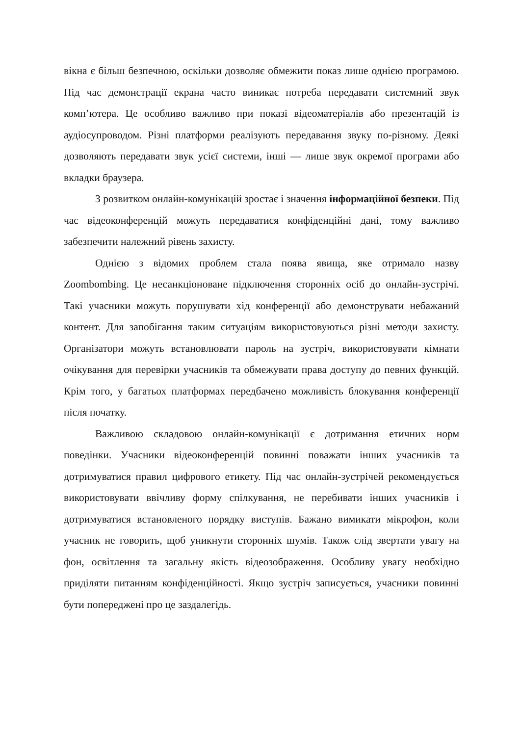вікна є більш безпечною, оскільки дозволяє обмежити показ лише однією програмою. Під час демонстрації екрана часто виникає потреба передавати системний звук комп’ютера. Це особливо важливо при показі відеоматеріалів або презентацій із аудіосупроводом. Різні платформи реалізують передавання звуку по-різному. Деякі дозволяють передавати звук усієї системи, інші — лише звук окремої програми або вкладки браузера.
З розвитком онлайн-комунікацій зростає і значення інформаційної безпеки. Під час відеоконференцій можуть передаватися конфіденційні дані, тому важливо забезпечити належний рівень захисту.
Однією з відомих проблем стала поява явища, яке отримало назву Zoombombing. Це несанкціоноване підключення сторонніх осіб до онлайн-зустрічі. Такі учасники можуть порушувати хід конференції або демонструвати небажаний контент. Для запобігання таким ситуаціям використовуються різні методи захисту. Організатори можуть встановлювати пароль на зустріч, використовувати кімнати очікування для перевірки учасників та обмежувати права доступу до певних функцій. Крім того, у багатьох платформах передбачено можливість блокування конференції після початку.
Важливою складовою онлайн-комунікації є дотримання етичних норм поведінки. Учасники відеоконференцій повинні поважати інших учасників та дотримуватися правил цифрового етикету. Під час онлайн-зустрічей рекомендується використовувати ввічливу форму спілкування, не перебивати інших учасників і дотримуватися встановленого порядку виступів. Бажано вимикати мікрофон, коли учасник не говорить, щоб уникнути сторонніх шумів. Також слід звертати увагу на фон, освітлення та загальну якість відеозображення. Особливу увагу необхідно приділяти питанням конфіденційності. Якщо зустріч записується, учасники повинні бути попереджені про це заздалегідь.